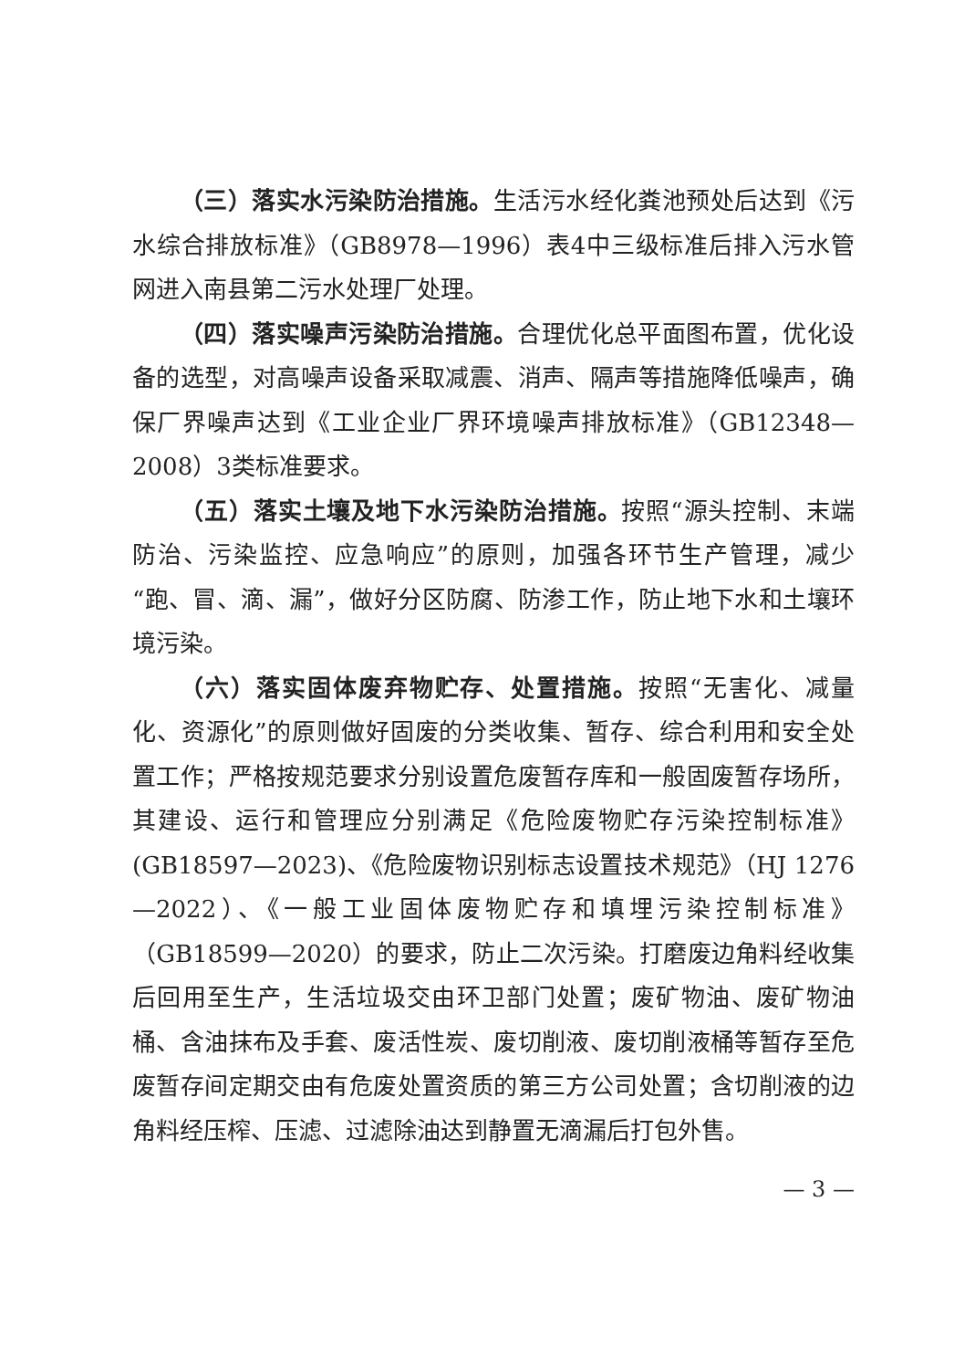（三）落实水污染防治措施。生活污水经化粪池预处后达到《污水综合排放标准》（GB8978—1996）表4中三级标准后排入污水管网进入南县第二污水处理厂处理。
（四）落实噪声污染防治措施。合理优化总平面图布置，优化设备的选型，对高噪声设备采取减震、消声、隔声等措施降低噪声，确保厂界噪声达到《工业企业厂界环境噪声排放标准》（GB12348—2008）3类标准要求。
（五）落实土壤及地下水污染防治措施。按照“源头控制、末端防治、污染监控、应急响应”的原则，加强各环节生产管理，减少“跑、冒、滴、漏”，做好分区防腐、防渗工作，防止地下水和土壤环境污染。
（六）落实固体废弃物贮存、处置措施。按照“无害化、减量化、资源化”的原则做好固废的分类收集、暂存、综合利用和安全处置工作；严格按规范要求分别设置危废暂存库和一般固废暂存场所，其建设、运行和管理应分别满足《危险废物贮存污染控制标准》(GB18597—2023)、《危险废物识别标志设置技术规范》（HJ 1276—2022）、《一般工业固体废物贮存和填埋污染控制标准》（GB18599—2020）的要求，防止二次污染。打磨废边角料经收集后回用至生产，生活垃圾交由环卫部门处置；废矿物油、废矿物油桶、含油抹布及手套、废活性炭、废切削液、废切削液桶等暂存至危废暂存间定期交由有危废处置资质的第三方公司处置；含切削液的边角料经压榨、压滤、过滤除油达到静置无滴漏后打包外售。
— 3 —